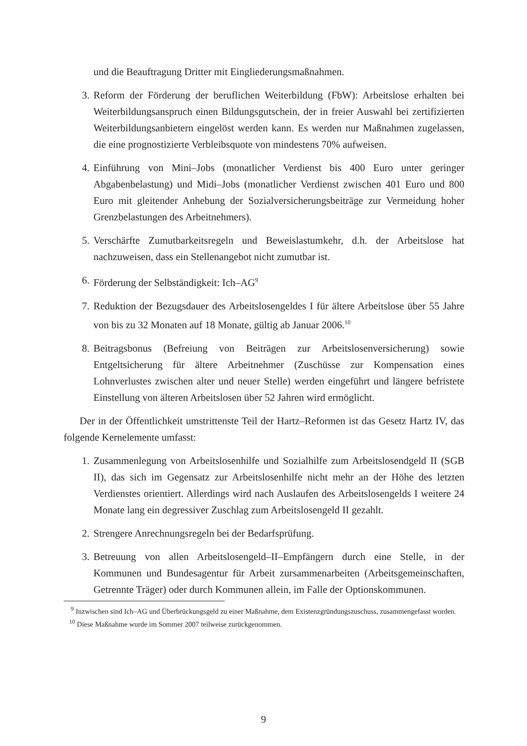und die Beauftragung Dritter mit Eingliederungsmaßnahmen.
3. Reform der Förderung der beruflichen Weiterbildung (FbW): Arbeitslose erhalten bei Weiterbildungsanspruch einen Bildungsgutschein, der in freier Auswahl bei zertifizierten Weiterbildungsanbietern eingelöst werden kann. Es werden nur Maßnahmen zugelassen, die eine prognostizierte Verbleibsquote von mindestens 70% aufweisen.
4. Einführung von Mini–Jobs (monatlicher Verdienst bis 400 Euro unter geringer Abgabenbelastung) und Midi–Jobs (monatlicher Verdienst zwischen 401 Euro und 800 Euro mit gleitender Anhebung der Sozialversicherungsbeiträge zur Vermeidung hoher Grenzbelastungen des Arbeitnehmers).
5. Verschärfte Zumutbarkeitsregeln und Beweislastumkehr, d.h. der Arbeitslose hat nachzuweisen, dass ein Stellenangebot nicht zumutbar ist.
6. Förderung der Selbständigkeit: Ich–AG<sup>9</sup>
7. Reduktion der Bezugsdauer des Arbeitslosengeldes I für ältere Arbeitslose über 55 Jahre von bis zu 32 Monaten auf 18 Monate, gültig ab Januar 2006.<sup>10</sup>
8. Beitragsbonus (Befreiung von Beiträgen zur Arbeitslosenversicherung) sowie Entgeltsicherung für ältere Arbeitnehmer (Zuschüsse zur Kompensation eines Lohnverlustes zwischen alter und neuer Stelle) werden eingeführt und längere befristete Einstellung von älteren Arbeitslosen über 52 Jahren wird ermöglicht.
Der in der Öffentlichkeit umstrittenste Teil der Hartz–Reformen ist das Gesetz Hartz IV, das folgende Kernelemente umfasst:
1. Zusammenlegung von Arbeitslosenhilfe und Sozialhilfe zum Arbeitslosendgeld II (SGB II), das sich im Gegensatz zur Arbeitslosenhilfe nicht mehr an der Höhe des letzten Verdienstes orientiert. Allerdings wird nach Auslaufen des Arbeitslosengelds I weitere 24 Monate lang ein degressiver Zuschlag zum Arbeitslosengeld II gezahlt.
2. Strengere Anrechnungsregeln bei der Bedarfsprüfung.
3. Betreuung von allen Arbeitslosengeld–II–Empfängern durch eine Stelle, in der Kommunen und Bundesagentur für Arbeit zursammenarbeiten (Arbeitsgemeinschaften, Getrennte Träger) oder durch Kommunen allein, im Falle der Optionskommunen.
<sup>9</sup> Inzwischen sind Ich–AG und Überbrückungsgeld zu einer Maßnahme, dem Existenzgründungszuschuss, zusammengefasst worden.
<sup>10</sup> Diese Maßnahme wurde im Sommer 2007 teilweise zurückgenommen.
9